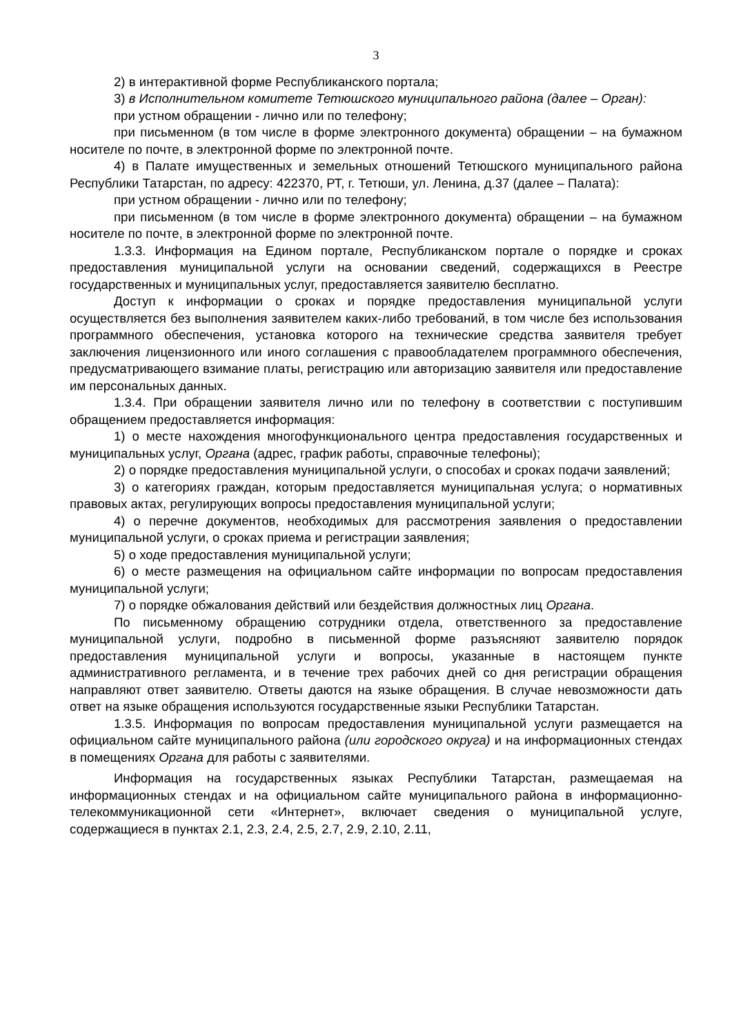3
2) в интерактивной форме Республиканского портала;
3) в Исполнительном комитете Тетюшского муниципального района (далее – Орган):
при устном обращении - лично или по телефону;
при письменном (в том числе в форме электронного документа) обращении – на бумажном носителе по почте, в электронной форме по электронной почте.
4) в Палате имущественных и земельных отношений Тетюшского муниципального района Республики Татарстан, по адресу: 422370, РТ, г. Тетюши, ул. Ленина, д.37 (далее – Палата):
при устном обращении - лично или по телефону;
при письменном (в том числе в форме электронного документа) обращении – на бумажном носителе по почте, в электронной форме по электронной почте.
1.3.3. Информация на Едином портале, Республиканском портале о порядке и сроках предоставления муниципальной услуги на основании сведений, содержащихся в Реестре государственных и муниципальных услуг, предоставляется заявителю бесплатно.
Доступ к информации о сроках и порядке предоставления муниципальной услуги осуществляется без выполнения заявителем каких-либо требований, в том числе без использования программного обеспечения, установка которого на технические средства заявителя требует заключения лицензионного или иного соглашения с правообладателем программного обеспечения, предусматривающего взимание платы, регистрацию или авторизацию заявителя или предоставление им персональных данных.
1.3.4. При обращении заявителя лично или по телефону в соответствии с поступившим обращением предоставляется информация:
1) о месте нахождения многофункционального центра предоставления государственных и муниципальных услуг, Органа (адрес, график работы, справочные телефоны);
2) о порядке предоставления муниципальной услуги, о способах и сроках подачи заявлений;
3) о категориях граждан, которым предоставляется муниципальная услуга; о нормативных правовых актах, регулирующих вопросы предоставления муниципальной услуги;
4) о перечне документов, необходимых для рассмотрения заявления о предоставлении муниципальной услуги, о сроках приема и регистрации заявления;
5) о ходе предоставления муниципальной услуги;
6) о месте размещения на официальном сайте информации по вопросам предоставления муниципальной услуги;
7) о порядке обжалования действий или бездействия должностных лиц Органа.
По письменному обращению сотрудники отдела, ответственного за предоставление муниципальной услуги, подробно в письменной форме разъясняют заявителю порядок предоставления муниципальной услуги и вопросы, указанные в настоящем пункте административного регламента, и в течение трех рабочих дней со дня регистрации обращения направляют ответ заявителю. Ответы даются на языке обращения. В случае невозможности дать ответ на языке обращения используются государственные языки Республики Татарстан.
1.3.5. Информация по вопросам предоставления муниципальной услуги размещается на официальном сайте муниципального района (или городского округа) и на информационных стендах в помещениях Органа для работы с заявителями.
Информация на государственных языках Республики Татарстан, размещаемая на информационных стендах и на официальном сайте муниципального района в информационно-телекоммуникационной сети «Интернет», включает сведения о муниципальной услуге, содержащиеся в пунктах 2.1, 2.3, 2.4, 2.5, 2.7, 2.9, 2.10, 2.11,